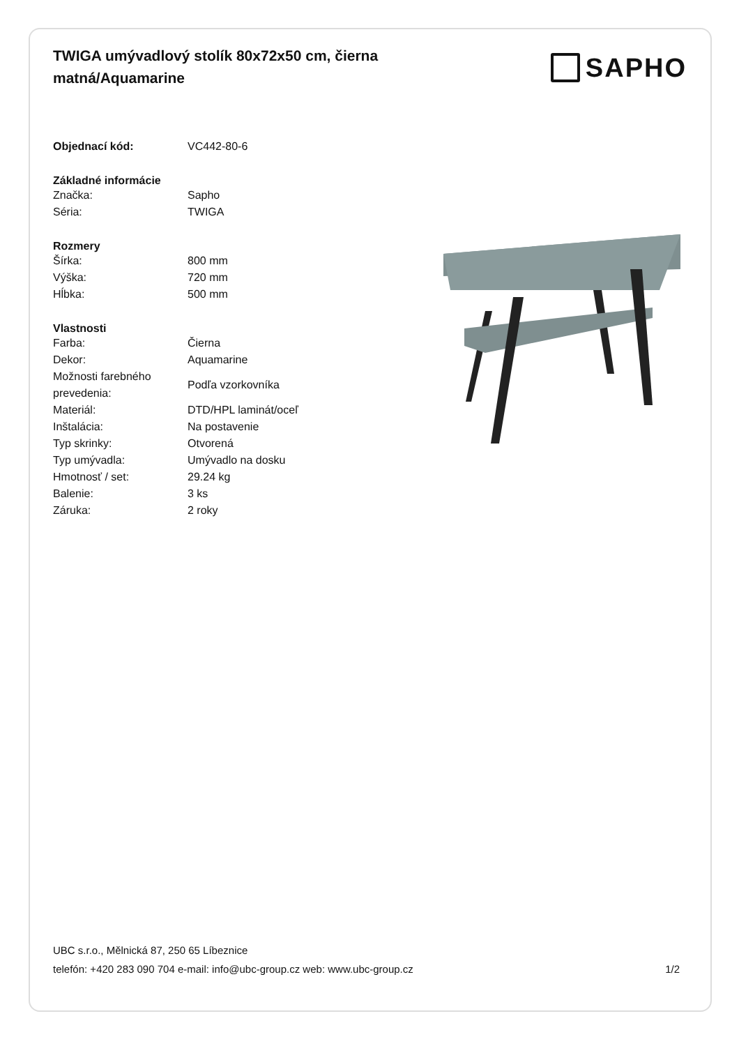TWIGA umývadlový stolík 80x72x50 cm, čierna matná/Aquamarine
SAPHO
| Objednací kód: | VC442-80-6 |
| Základné informácie | |
| Značka: | Sapho |
| Séria: | TWIGA |
| Rozmery | |
| Šírka: | 800 mm |
| Výška: | 720 mm |
| Hĺbka: | 500 mm |
| Vlastnosti | |
| Farba: | Čierna |
| Dekor: | Aquamarine |
| Možnosti farebného prevedenia: | Podľa vzorkovníka |
| Materiál: | DTD/HPL laminát/oceľ |
| Inštalácia: | Na postavenie |
| Typ skrinky: | Otvorená |
| Typ umývadla: | Umývadlo na dosku |
| Hmotnosť / set: | 29.24 kg |
| Balenie: | 3 ks |
| Záruka: | 2 roky |
UBC s.r.o., Mělnická 87, 250 65 Líbeznice
telefón: +420 283 090 704 e-mail: info@ubc-group.cz web: www.ubc-group.cz 1/2